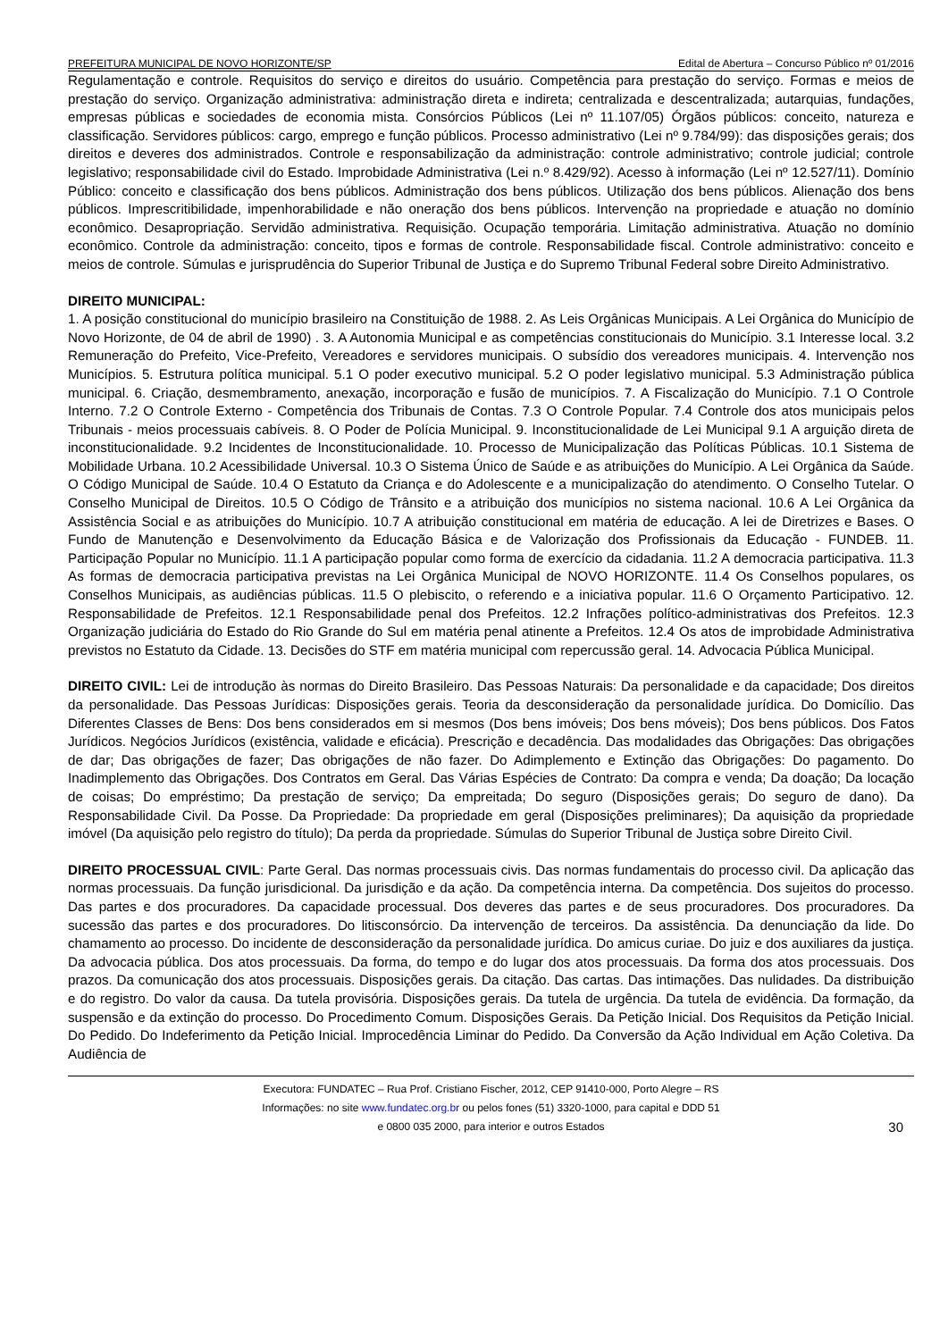PREFEITURA MUNICIPAL DE NOVO HORIZONTE/SP Edital de Abertura – Concurso Público nº 01/2016
Regulamentação e controle. Requisitos do serviço e direitos do usuário. Competência para prestação do serviço. Formas e meios de prestação do serviço. Organização administrativa: administração direta e indireta; centralizada e descentralizada; autarquias, fundações, empresas públicas e sociedades de economia mista. Consórcios Públicos (Lei nº 11.107/05) Órgãos públicos: conceito, natureza e classificação. Servidores públicos: cargo, emprego e função públicos. Processo administrativo (Lei nº 9.784/99): das disposições gerais; dos direitos e deveres dos administrados. Controle e responsabilização da administração: controle administrativo; controle judicial; controle legislativo; responsabilidade civil do Estado. Improbidade Administrativa (Lei n.º 8.429/92). Acesso à informação (Lei nº 12.527/11). Domínio Público: conceito e classificação dos bens públicos. Administração dos bens públicos. Utilização dos bens públicos. Alienação dos bens públicos. Imprescritibilidade, impenhorabilidade e não oneração dos bens públicos. Intervenção na propriedade e atuação no domínio econômico. Desapropriação. Servidão administrativa. Requisição. Ocupação temporária. Limitação administrativa. Atuação no domínio econômico. Controle da administração: conceito, tipos e formas de controle. Responsabilidade fiscal. Controle administrativo: conceito e meios de controle. Súmulas e jurisprudência do Superior Tribunal de Justiça e do Supremo Tribunal Federal sobre Direito Administrativo.
DIREITO MUNICIPAL:
1. A posição constitucional do município brasileiro na Constituição de 1988. 2. As Leis Orgânicas Municipais. A Lei Orgânica do Município de Novo Horizonte, de 04 de abril de 1990) . 3. A Autonomia Municipal e as competências constitucionais do Município. 3.1 Interesse local. 3.2 Remuneração do Prefeito, Vice-Prefeito, Vereadores e servidores municipais. O subsídio dos vereadores municipais. 4. Intervenção nos Municípios. 5. Estrutura política municipal. 5.1 O poder executivo municipal. 5.2 O poder legislativo municipal. 5.3 Administração pública municipal. 6. Criação, desmembramento, anexação, incorporação e fusão de municípios. 7. A Fiscalização do Município. 7.1 O Controle Interno. 7.2 O Controle Externo - Competência dos Tribunais de Contas. 7.3 O Controle Popular. 7.4 Controle dos atos municipais pelos Tribunais - meios processuais cabíveis. 8. O Poder de Polícia Municipal. 9. Inconstitucionalidade de Lei Municipal 9.1 A arguição direta de inconstitucionalidade. 9.2 Incidentes de Inconstitucionalidade. 10. Processo de Municipalização das Políticas Públicas. 10.1 Sistema de Mobilidade Urbana. 10.2 Acessibilidade Universal. 10.3 O Sistema Único de Saúde e as atribuições do Município. A Lei Orgânica da Saúde. O Código Municipal de Saúde. 10.4 O Estatuto da Criança e do Adolescente e a municipalização do atendimento. O Conselho Tutelar. O Conselho Municipal de Direitos. 10.5 O Código de Trânsito e a atribuição dos municípios no sistema nacional. 10.6 A Lei Orgânica da Assistência Social e as atribuições do Município. 10.7 A atribuição constitucional em matéria de educação. A lei de Diretrizes e Bases. O Fundo de Manutenção e Desenvolvimento da Educação Básica e de Valorização dos Profissionais da Educação - FUNDEB. 11. Participação Popular no Município. 11.1 A participação popular como forma de exercício da cidadania. 11.2 A democracia participativa. 11.3 As formas de democracia participativa previstas na Lei Orgânica Municipal de NOVO HORIZONTE. 11.4 Os Conselhos populares, os Conselhos Municipais, as audiências públicas. 11.5 O plebiscito, o referendo e a iniciativa popular. 11.6 O Orçamento Participativo. 12. Responsabilidade de Prefeitos. 12.1 Responsabilidade penal dos Prefeitos. 12.2 Infrações político-administrativas dos Prefeitos. 12.3 Organização judiciária do Estado do Rio Grande do Sul em matéria penal atinente a Prefeitos. 12.4 Os atos de improbidade Administrativa previstos no Estatuto da Cidade. 13. Decisões do STF em matéria municipal com repercussão geral. 14. Advocacia Pública Municipal.
DIREITO CIVIL: Lei de introdução às normas do Direito Brasileiro. Das Pessoas Naturais: Da personalidade e da capacidade; Dos direitos da personalidade. Das Pessoas Jurídicas: Disposições gerais. Teoria da desconsideração da personalidade jurídica. Do Domicílio. Das Diferentes Classes de Bens: Dos bens considerados em si mesmos (Dos bens imóveis; Dos bens móveis); Dos bens públicos. Dos Fatos Jurídicos. Negócios Jurídicos (existência, validade e eficácia). Prescrição e decadência. Das modalidades das Obrigações: Das obrigações de dar; Das obrigações de fazer; Das obrigações de não fazer. Do Adimplemento e Extinção das Obrigações: Do pagamento. Do Inadimplemento das Obrigações. Dos Contratos em Geral. Das Várias Espécies de Contrato: Da compra e venda; Da doação; Da locação de coisas; Do empréstimo; Da prestação de serviço; Da empreitada; Do seguro (Disposições gerais; Do seguro de dano). Da Responsabilidade Civil. Da Posse. Da Propriedade: Da propriedade em geral (Disposições preliminares); Da aquisição da propriedade imóvel (Da aquisição pelo registro do título); Da perda da propriedade. Súmulas do Superior Tribunal de Justiça sobre Direito Civil.
DIREITO PROCESSUAL CIVIL: Parte Geral. Das normas processuais civis. Das normas fundamentais do processo civil. Da aplicação das normas processuais. Da função jurisdicional. Da jurisdição e da ação. Da competência interna. Da competência. Dos sujeitos do processo. Das partes e dos procuradores. Da capacidade processual. Dos deveres das partes e de seus procuradores. Dos procuradores. Da sucessão das partes e dos procuradores. Do litisconsórcio. Da intervenção de terceiros. Da assistência. Da denunciação da lide. Do chamamento ao processo. Do incidente de desconsideração da personalidade jurídica. Do amicus curiae. Do juiz e dos auxiliares da justiça. Da advocacia pública. Dos atos processuais. Da forma, do tempo e do lugar dos atos processuais. Da forma dos atos processuais. Dos prazos. Da comunicação dos atos processuais. Disposições gerais. Da citação. Das cartas. Das intimações. Das nulidades. Da distribuição e do registro. Do valor da causa. Da tutela provisória. Disposições gerais. Da tutela de urgência. Da tutela de evidência. Da formação, da suspensão e da extinção do processo. Do Procedimento Comum. Disposições Gerais. Da Petição Inicial. Dos Requisitos da Petição Inicial. Do Pedido. Do Indeferimento da Petição Inicial. Improcedência Liminar do Pedido. Da Conversão da Ação Individual em Ação Coletiva. Da Audiência de
Executora: FUNDATEC – Rua Prof. Cristiano Fischer, 2012, CEP 91410-000, Porto Alegre – RS
Informações: no site www.fundatec.org.br ou pelos fones (51) 3320-1000, para capital e DDD 51
e 0800 035 2000, para interior e outros Estados
30